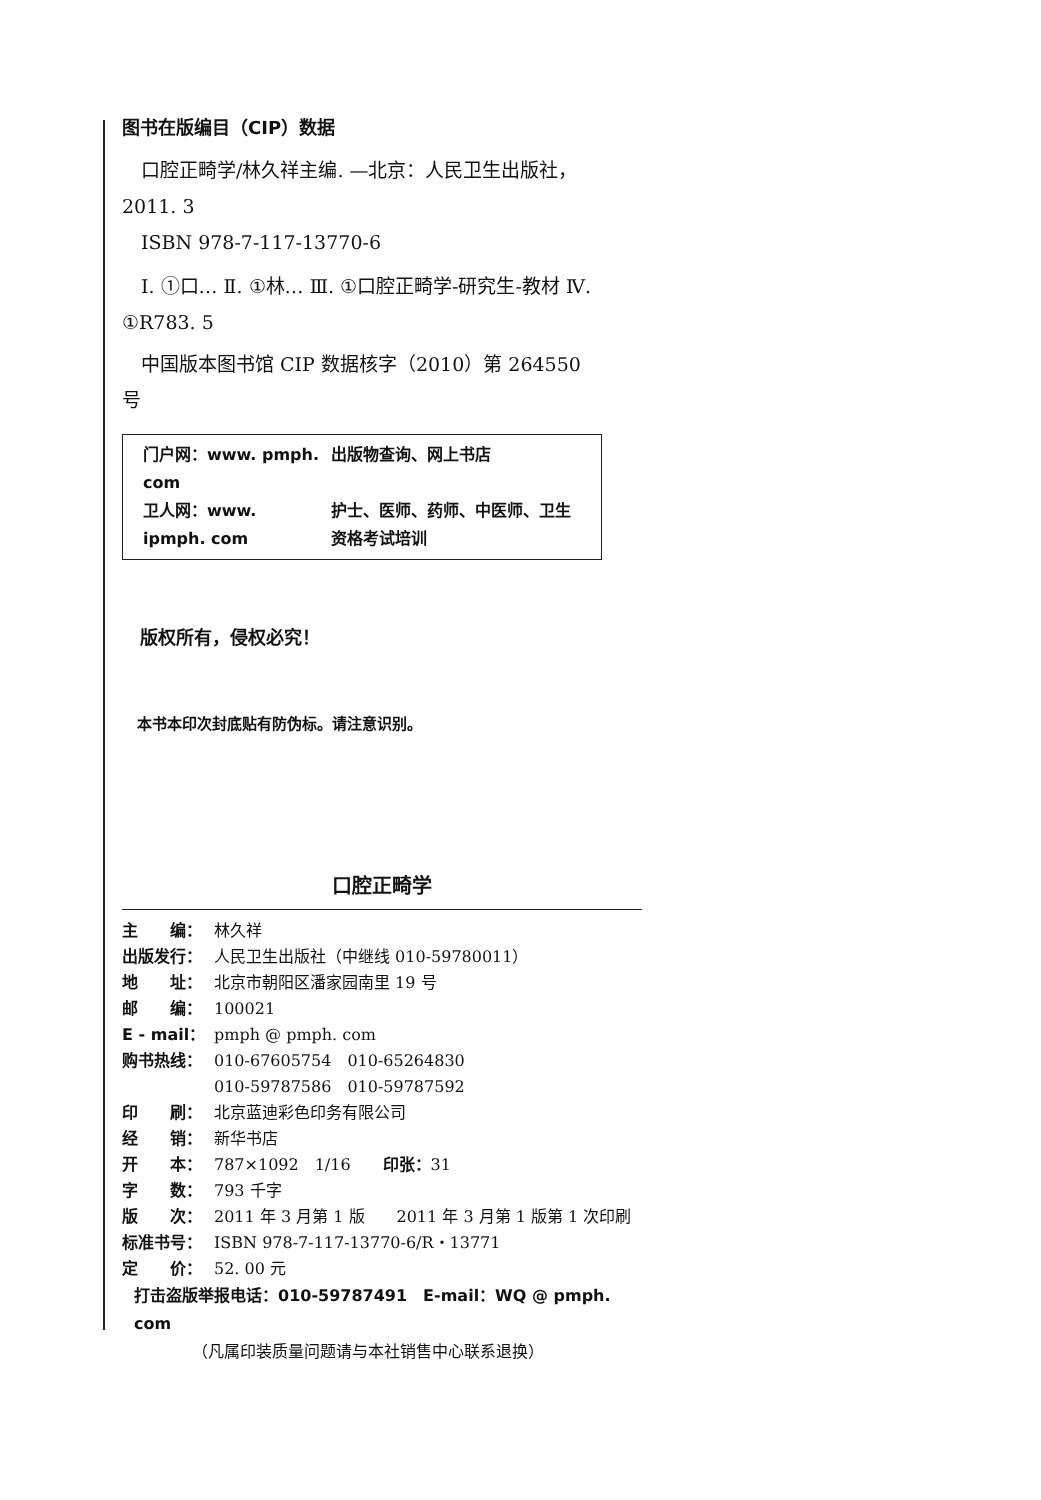图书在版编目（CIP）数据
　口腔正畸学/林久祥主编. —北京：人民卫生出版社，2011. 3
　ISBN 978-7-117-13770-6
　Ⅰ. ①口… Ⅱ. ①林… Ⅲ. ①口腔正畸学-研究生-教材 Ⅳ. ①R783. 5
　中国版本图书馆 CIP 数据核字（2010）第 264550 号
| 门户网：www. pmph. com | 出版物查询、网上书店 |
| 卫人网：www. ipmph. com | 护士、医师、药师、中医师、卫生资格考试培训 |
　版权所有，侵权必究！
　本书本印次封底贴有防伪标。请注意识别。
口腔正畸学
| 主 编： | 林久祥 |
| 出版发行： | 人民卫生出版社（中继线 010-59780011） |
| 地 址： | 北京市朝阳区潘家园南里 19 号 |
| 邮 编： | 100021 |
| E - mail： | pmph @ pmph. com |
| 购书热线： | 010-67605754 010-65264830 |
| | 010-59787586 010-59787592 |
| 印 刷： | 北京蓝迪彩色印务有限公司 |
| 经 销： | 新华书店 |
| 开 本： | 787×1092 1/16 印张： 31 |
| 字 数： | 793 千字 |
| 版 次： | 2011 年 3 月第 1 版 2011 年 3 月第 1 版第 1 次印刷 |
| 标准书号： | ISBN 978-7-117-13770-6/R・13771 |
| 定 价： | 52. 00 元 |
打击盗版举报电话：010-59787491　E-mail：WQ @ pmph. com
（凡属印装质量问题请与本社销售中心联系退换）